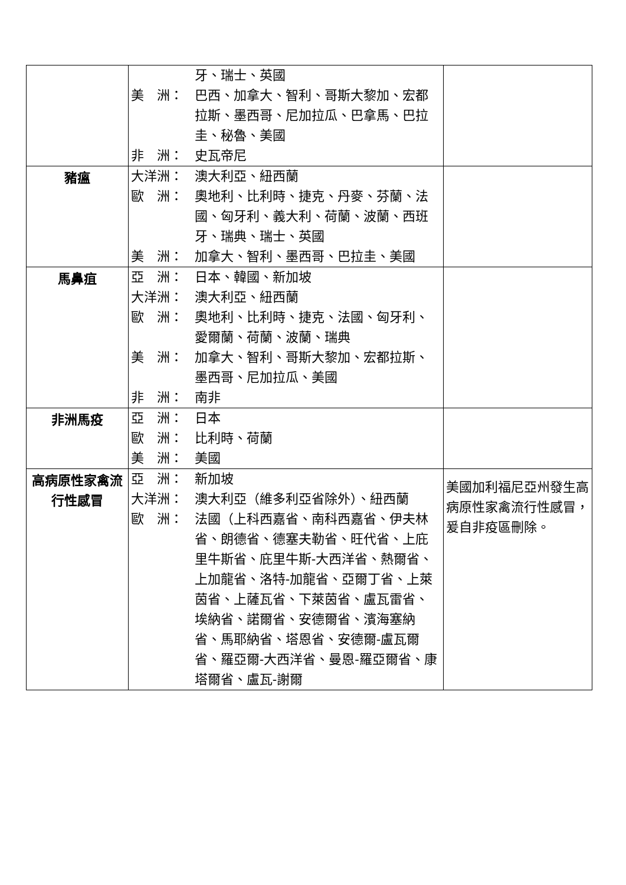| | 牙、瑞士、英國 美 洲： 巴西、加拿大、智利、哥斯大黎加、宏都拉斯、墨西哥、尼加拉瓜、巴拿馬、巴拉圭、秘魯、美國 非 洲： 史瓦帝尼 | |
| 豬瘟 | 大洋洲： 澳大利亞、紐西蘭 歐 洲： 奧地利、比利時、捷克、丹麥、芬蘭、法國、匈牙利、義大利、荷蘭、波蘭、西班牙、瑞典、瑞士、英國 美 洲： 加拿大、智利、墨西哥、巴拉圭、美國 | |
| 馬鼻疽 | 亞 洲： 日本、韓國、新加坡 大洋洲： 澳大利亞、紐西蘭 歐 洲： 奧地利、比利時、捷克、法國、匈牙利、愛爾蘭、荷蘭、波蘭、瑞典 美 洲： 加拿大、智利、哥斯大黎加、宏都拉斯、墨西哥、尼加拉瓜、美國 非 洲： 南非 | |
| 非洲馬疫 | 亞 洲： 日本 歐 洲： 比利時、荷蘭 美 洲： 美國 | |
| 高病原性家禽流行性感冒 | 亞 洲： 新加坡 大洋洲： 澳大利亞（維多利亞省除外）、紐西蘭 歐 洲： 法國（上科西嘉省、南科西嘉省、伊夫林省、朗德省、德塞夫勒省、旺代省、上庇里牛斯省、庇里牛斯-大西洋省、熱爾省、上加龍省、洛特-加龍省、亞爾丁省、上萊茵省、上薩瓦省、下萊茵省、盧瓦雷省、埃納省、諾爾省、安德爾省、濱海塞納省、馬耶納省、塔恩省、安德爾-盧瓦爾省、羅亞爾-大西洋省、曼恩-羅亞爾省、康塔爾省、盧瓦-謝爾 | 美國加利福尼亞州發生高病原性家禽流行性感冒，爰自非疫區刪除。 |